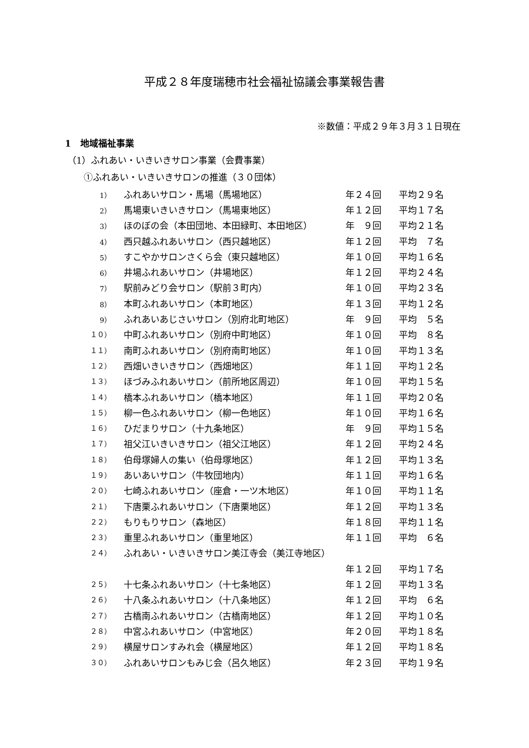平成２８年度瑞穂市社会福祉協議会事業報告書
※数値：平成２９年３月３１日現在
1　地域福祉事業
（1）ふれあい・いきいきサロン事業（会費事業）
①ふれあい・いきいきサロンの推進（３０団体）
| 1） | ふれあいサロン・馬場（馬場地区） | 年２４回 | 平均２９名 |
| 2） | 馬場東いきいきサロン（馬場東地区） | 年１２回 | 平均１７名 |
| 3） | ほのぼの会（本田団地、本田緑町、本田地区） | 年 ９回 | 平均２１名 |
| 4） | 西只越ふれあいサロン（西只越地区） | 年１２回 | 平均 ７名 |
| 5） | すこやかサロンさくら会（東只越地区） | 年１０回 | 平均１６名 |
| 6） | 井場ふれあいサロン（井場地区） | 年１２回 | 平均２４名 |
| 7） | 駅前みどり会サロン（駅前３町内） | 年１０回 | 平均２３名 |
| 8） | 本町ふれあいサロン（本町地区） | 年１３回 | 平均１２名 |
| 9） | ふれあいあじさいサロン（別府北町地区） | 年 ９回 | 平均 ５名 |
| １０） | 中町ふれあいサロン（別府中町地区） | 年１０回 | 平均 ８名 |
| １１） | 南町ふれあいサロン（別府南町地区） | 年１０回 | 平均１３名 |
| １２） | 西畑いきいきサロン（西畑地区） | 年１１回 | 平均１２名 |
| １３） | ほづみふれあいサロン（前所地区周辺） | 年１０回 | 平均１５名 |
| １４） | 橋本ふれあいサロン（橋本地区） | 年１１回 | 平均２０名 |
| １５） | 柳一色ふれあいサロン（柳一色地区） | 年１０回 | 平均１６名 |
| １６） | ひだまりサロン（十九条地区） | 年 ９回 | 平均１５名 |
| １７） | 祖父江いきいきサロン（祖父江地区） | 年１２回 | 平均２４名 |
| １８） | 伯母塚婦人の集い（伯母塚地区） | 年１２回 | 平均１３名 |
| １９） | あいあいサロン（牛牧団地内） | 年１１回 | 平均１６名 |
| ２０） | 七崎ふれあいサロン（座倉・一ツ木地区） | 年１０回 | 平均１１名 |
| ２１） | 下唐栗ふれあいサロン（下唐栗地区） | 年１２回 | 平均１３名 |
| ２２） | もりもりサロン（森地区） | 年１８回 | 平均１１名 |
| ２３） | 重里ふれあいサロン（重里地区） | 年１１回 | 平均 ６名 |
| ２４） | ふれあい・いきいきサロン美江寺会（美江寺地区） | | |
| | | 年１２回 | 平均１７名 |
| ２５） | 十七条ふれあいサロン（十七条地区） | 年１２回 | 平均１３名 |
| ２６） | 十八条ふれあいサロン（十八条地区） | 年１２回 | 平均 ６名 |
| ２７） | 古橋南ふれあいサロン（古橋南地区） | 年１２回 | 平均１０名 |
| ２８） | 中宮ふれあいサロン（中宮地区） | 年２０回 | 平均１８名 |
| ２９） | 横屋サロンすみれ会（横屋地区） | 年１２回 | 平均１８名 |
| ３０） | ふれあいサロンもみじ会（呂久地区） | 年２３回 | 平均１９名 |